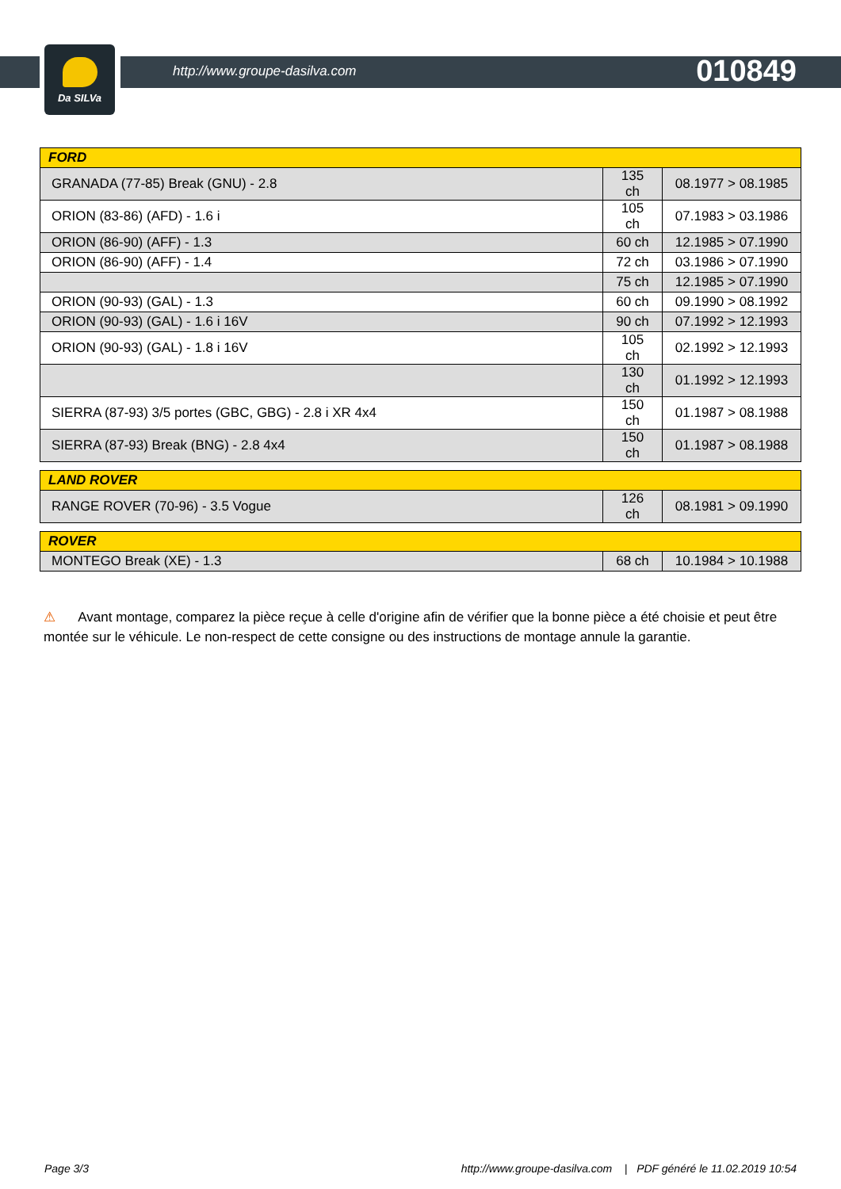Da SILVa
http://www.groupe-dasilva.com 010849
| FORD | | |
| GRANADA (77-85) Break (GNU) - 2.8 | 135 ch | 08.1977 > 08.1985 |
| ORION (83-86) (AFD) - 1.6 i | 105 ch | 07.1983 > 03.1986 |
| ORION (86-90) (AFF) - 1.3 | 60 ch | 12.1985 > 07.1990 |
| ORION (86-90) (AFF) - 1.4 | 72 ch | 03.1986 > 07.1990 |
| | 75 ch | 12.1985 > 07.1990 |
| ORION (90-93) (GAL) - 1.3 | 60 ch | 09.1990 > 08.1992 |
| ORION (90-93) (GAL) - 1.6 i 16V | 90 ch | 07.1992 > 12.1993 |
| ORION (90-93) (GAL) - 1.8 i 16V | 105 ch | 02.1992 > 12.1993 |
| | 130 ch | 01.1992 > 12.1993 |
| SIERRA (87-93) 3/5 portes (GBC, GBG) - 2.8 i XR 4x4 | 150 ch | 01.1987 > 08.1988 |
| SIERRA (87-93) Break (BNG) - 2.8 4x4 | 150 ch | 01.1987 > 08.1988 |
| LAND ROVER | | |
| RANGE ROVER (70-96) - 3.5 Vogue | 126 ch | 08.1981 > 09.1990 |
| ROVER | | |
| MONTEGO Break (XE) - 1.3 | 68 ch | 10.1984 > 10.1988 |
⚠ Avant montage, comparez la pièce reçue à celle d'origine afin de vérifier que la bonne pièce a été choisie et peut être montée sur le véhicule. Le non-respect de cette consigne ou des instructions de montage annule la garantie.
Page 3/3 http://www.groupe-dasilva.com | PDF généré le 11.02.2019 10:54